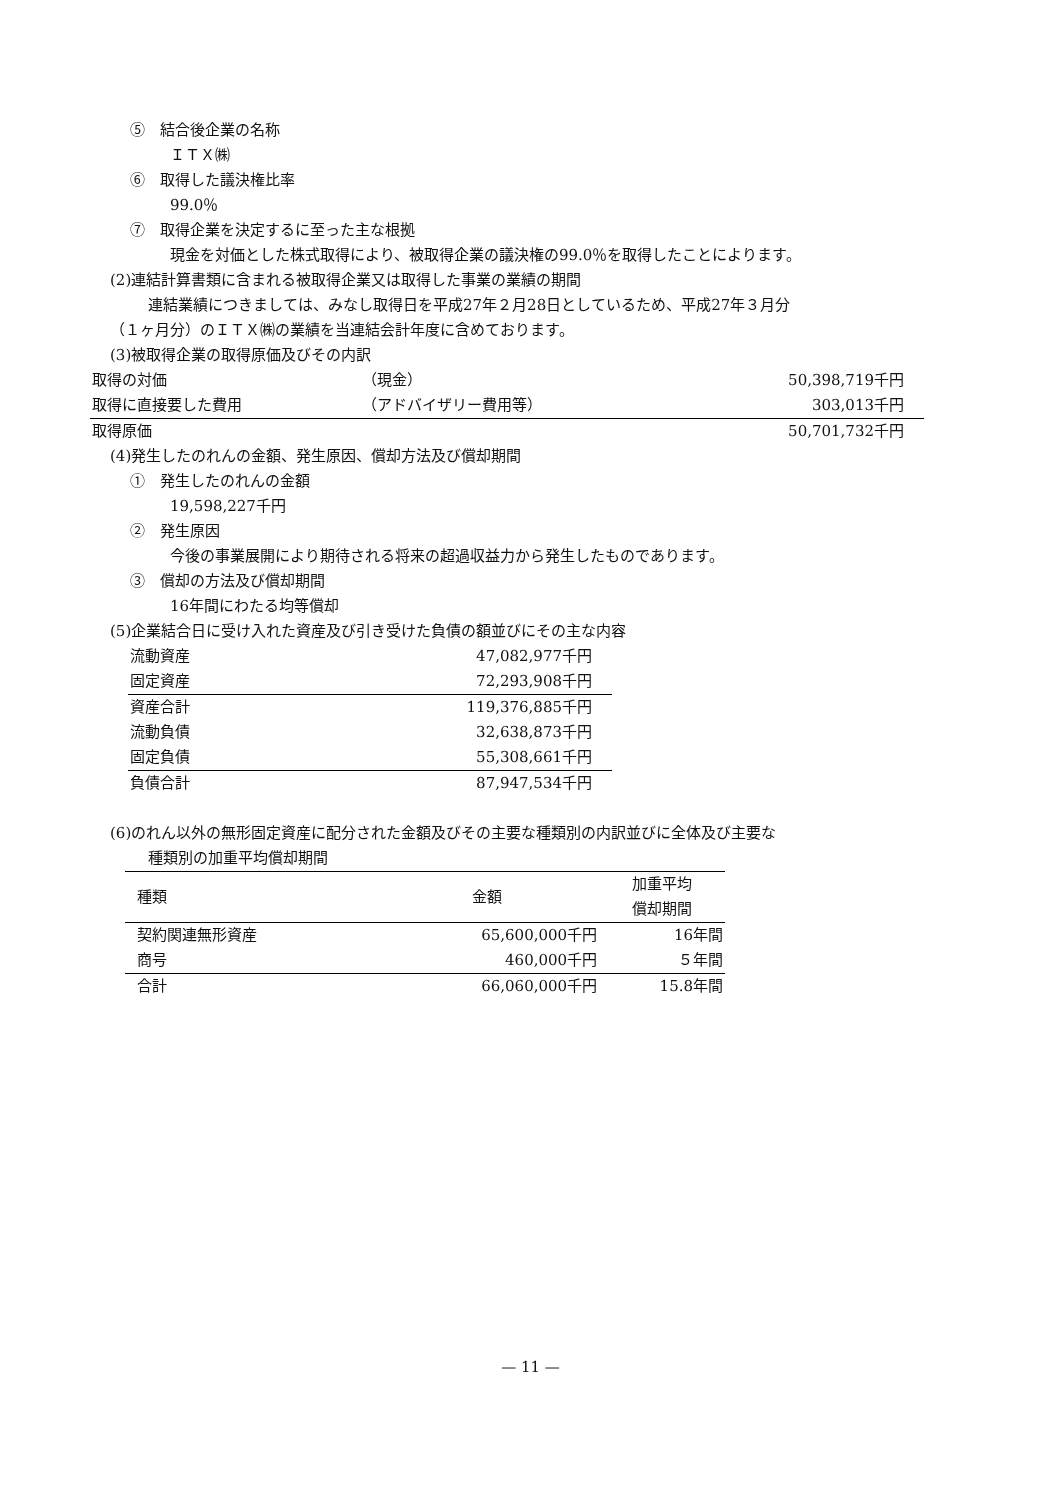⑤　結合後企業の名称
ＩＴＸ㈱
⑥　取得した議決権比率
99.0％
⑦　取得企業を決定するに至った主な根拠
現金を対価とした株式取得により、被取得企業の議決権の99.0％を取得したことによります。
(2)連結計算書類に含まれる被取得企業又は取得した事業の業績の期間
連結業績につきましては、みなし取得日を平成27年２月28日としているため、平成27年３月分
（１ヶ月分）のＩＴＸ㈱の業績を当連結会計年度に含めております。
(3)被取得企業の取得原価及びその内訳
| 取得の対価 | （現金） | 50,398,719千円 |
| 取得に直接要した費用 | （アドバイザリー費用等） | 303,013千円 |
| 取得原価 | | 50,701,732千円 |
(4)発生したのれんの金額、発生原因、償却方法及び償却期間
①　発生したのれんの金額
19,598,227千円
②　発生原因
今後の事業展開により期待される将来の超過収益力から発生したものであります。
③　償却の方法及び償却期間
16年間にわたる均等償却
(5)企業結合日に受け入れた資産及び引き受けた負債の額並びにその主な内容
| 流動資産 | 47,082,977千円 |
| 固定資産 | 72,293,908千円 |
| 資産合計 | 119,376,885千円 |
| 流動負債 | 32,638,873千円 |
| 固定負債 | 55,308,661千円 |
| 負債合計 | 87,947,534千円 |
(6)のれん以外の無形固定資産に配分された金額及びその主要な種類別の内訳並びに全体及び主要な
種類別の加重平均償却期間
| 種類 | 金額 | 加重平均 償却期間 |
| --- | --- | --- |
| 契約関連無形資産 | 65,600,000千円 | 16年間 |
| 商号 | 460,000千円 | ５年間 |
| 合計 | 66,060,000千円 | 15.8年間 |
— 11 —